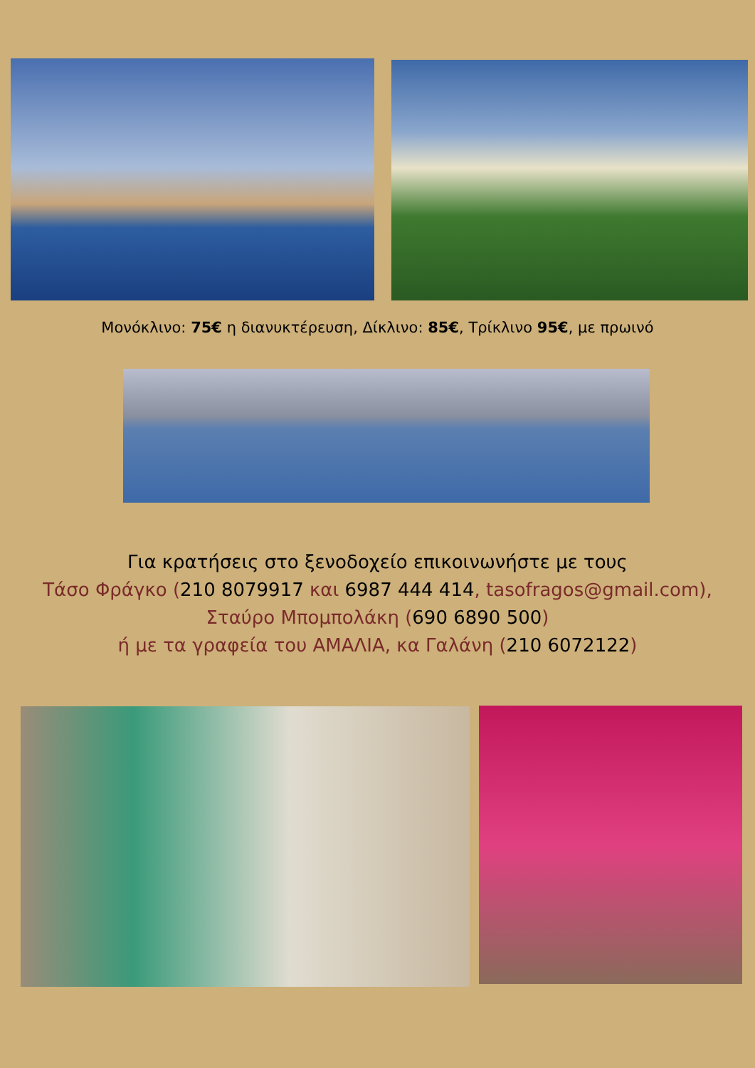Μονόκλινο: 75€ η διανυκτέρευση, Δίκλινο: 85€, Τρίκλινο 95€, με πρωινό
Για κρατήσεις στο ξενοδοχείο επικοινωνήστε με τους
Τάσο Φράγκο (210 8079917 και 6987 444 414, tasofragos@gmail.com),
Σταύρο Μπομπολάκη (690 6890 500)
ή με τα γραφεία του ΑΜΑΛΙΑ, κα Γαλάνη (210 6072122)